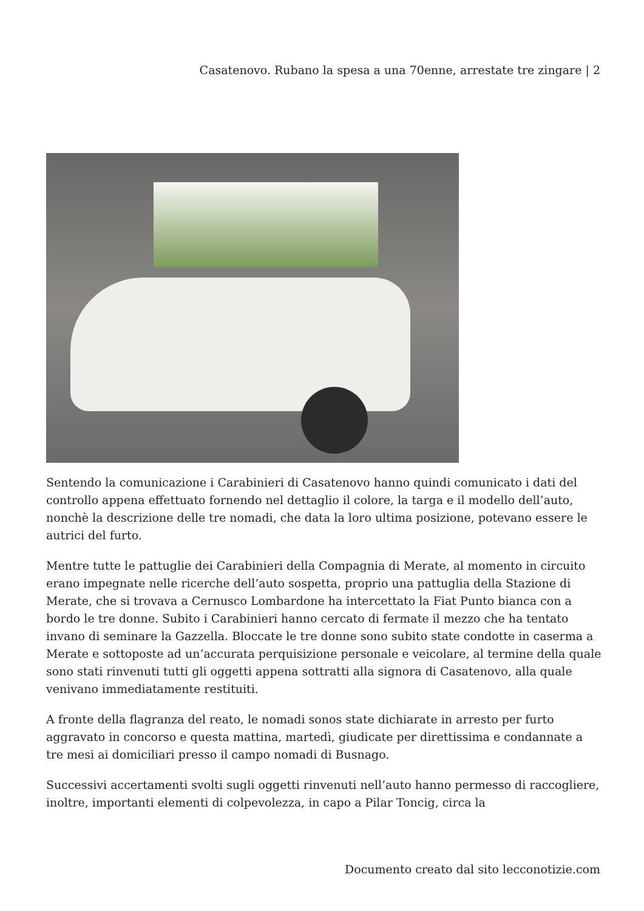Casatenovo. Rubano la spesa a una 70enne, arrestate tre zingare | 2
Sentendo la comunicazione i Carabinieri di Casatenovo hanno quindi comunicato i dati del controllo appena effettuato fornendo nel dettaglio il colore, la targa e il modello dell’auto, nonchè la descrizione delle tre nomadi, che data la loro ultima posizione, potevano essere le autrici del furto.
Mentre tutte le pattuglie dei Carabinieri della Compagnia di Merate, al momento in circuito erano impegnate nelle ricerche dell’auto sospetta, proprio una pattuglia della Stazione di Merate, che si trovava a Cernusco Lombardone ha intercettato la Fiat Punto bianca con a bordo le tre donne. Subito i Carabinieri hanno cercato di fermate il mezzo che ha tentato invano di seminare la Gazzella. Bloccate le tre donne sono subito state condotte in caserma a Merate e sottoposte ad un’accurata perquisizione personale e veicolare, al termine della quale sono stati rinvenuti tutti gli oggetti appena sottratti alla signora di Casatenovo, alla quale venivano immediatamente restituiti.
A fronte della flagranza del reato, le nomadi sonos state dichiarate in arresto per furto aggravato in concorso e questa mattina, martedì, giudicate per direttissima e condannate a tre mesi ai domiciliari presso il campo nomadi di Busnago.
Successivi accertamenti svolti sugli oggetti rinvenuti nell’auto hanno permesso di raccogliere, inoltre, importanti elementi di colpevolezza, in capo a Pilar Toncig, circa la
Documento creato dal sito lecconotizie.com